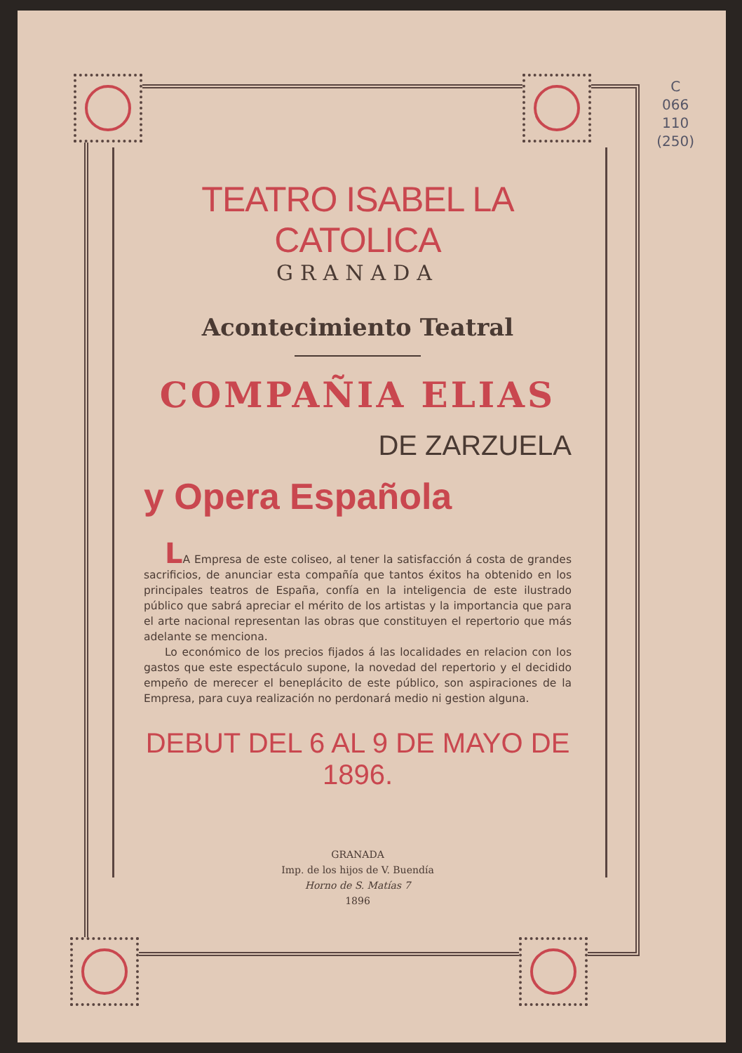C
066
110
(250)
TEATRO ISABEL LA CATOLICA
GRANADA
Acontecimiento Teatral
COMPAÑIA ELIAS
DE ZARZUELA
y Opera Española
LA Empresa de este coliseo, al tener la satisfacción á costa de grandes sacrificios, de anunciar esta compañía que tantos éxitos ha obtenido en los principales teatros de España, confía en la inteligencia de este ilustrado público que sabrá apreciar el mérito de los artistas y la importancia que para el arte nacional representan las obras que constituyen el repertorio que más adelante se menciona.
Lo económico de los precios fijados á las localidades en relacion con los gastos que este espectáculo supone, la novedad del repertorio y el decidido empeño de merecer el beneplácito de este público, son aspiraciones de la Empresa, para cuya realización no perdonará medio ni gestion alguna.
DEBUT DEL 6 AL 9 DE MAYO DE 1896.
GRANADA
Imp. de los hijos de V. Buendía
Horno de S. Matías 7
1896